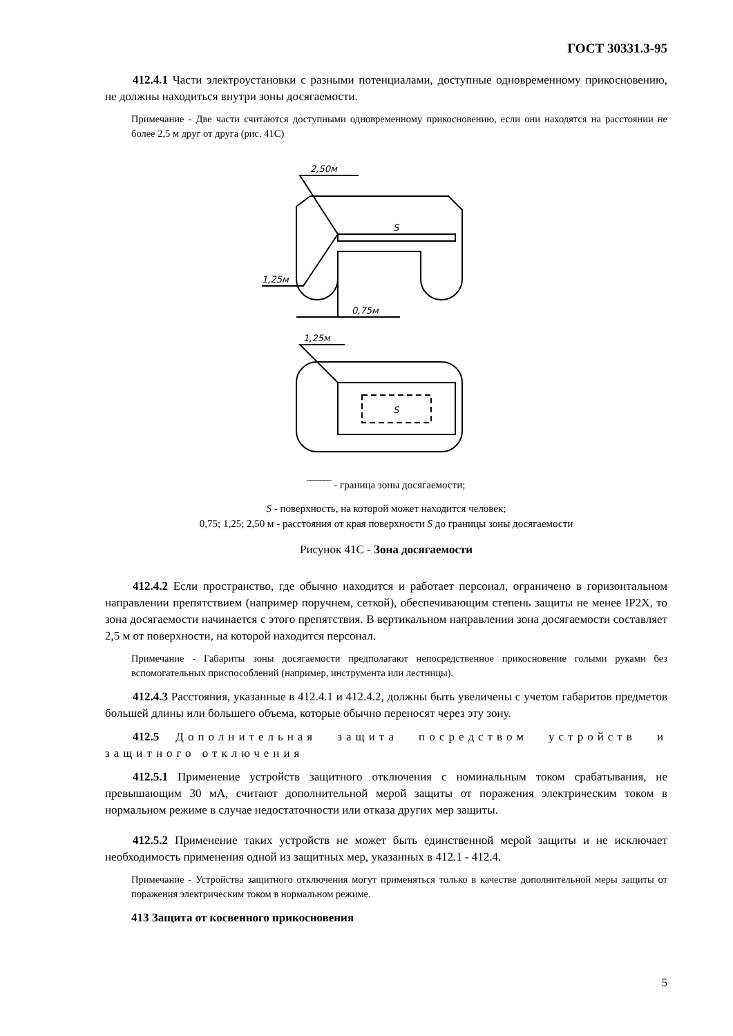ГОСТ 30331.3-95
412.4.1 Части электроустановки с разными потенциалами, доступные одновременному прикосновению, не должны находиться внутри зоны досягаемости.
Примечание - Две части считаются доступными одновременному прикосновению, если они находятся на расстоянии не более 2,5 м друг от друга (рис. 41С)
2,50м
1,25м
0,75м
S
1,25м
S
‾‾‾‾‾‾‾ - граница зоны досягаемости;
S - поверхность, на которой может находится человек;
0,75; 1,25; 2,50 м - расстояния от края поверхности S до границы зоны досягаемости
Рисунок 41С - Зона досягаемости
412.4.2 Если пространство, где обычно находится и работает персонал, ограничено в горизонтальном направлении препятствием (например поручнем, сеткой), обеспечивающим степень защиты не менее IP2X, то зона досягаемости начинается с этого препятствия. В вертикальном направлении зона досягаемости составляет 2,5 м от поверхности, на которой находится персонал.
Примечание - Габариты зоны досягаемости предполагают непосредственное прикосновение голыми руками без вспомогательных приспособлений (например, инструмента или лестницы).
412.4.3 Расстояния, указанные в 412.4.1 и 412.4.2, должны быть увеличены с учетом габаритов предметов большей длины или большего объема, которые обычно переносят через эту зону.
412.5 Дополнительная защита посредством устройств и защитного отключения
412.5.1 Применение устройств защитного отключения с номинальным током срабатывания, не превышающим 30 мА, считают дополнительной мерой защиты от поражения электрическим током в нормальном режиме в случае недостаточности или отказа других мер защиты.
412.5.2 Применение таких устройств не может быть единственной мерой защиты и не исключает необходимость применения одной из защитных мер, указанных в 412.1 - 412.4.
Примечание - Устройства защитного отключения могут применяться только в качестве дополнительной меры защиты от поражения электрическим током в нормальном режиме.
413 Защита от косвенного прикосновения
5